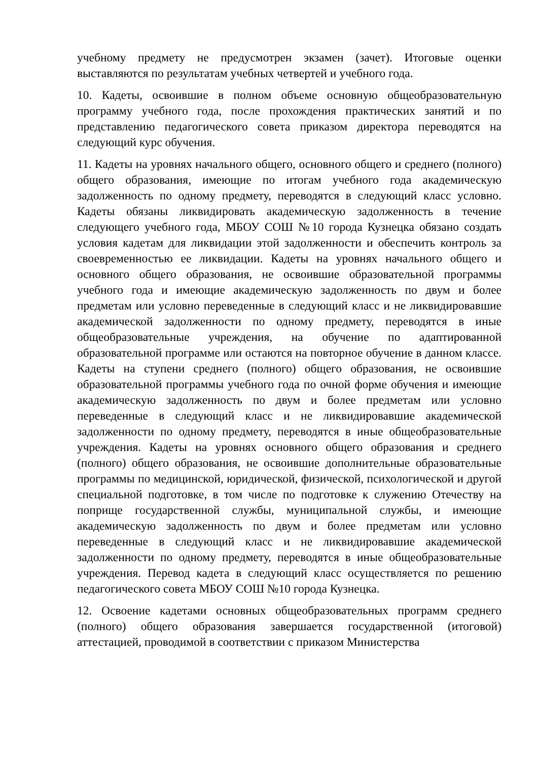учебному предмету не предусмотрен экзамен (зачет). Итоговые оценки выставляются по результатам учебных четвертей и учебного года.
10. Кадеты, освоившие в полном объеме основную общеобразовательную программу учебного года, после прохождения практических занятий и по представлению педагогического совета приказом директора переводятся на следующий курс обучения.
11. Кадеты на уровнях начального общего, основного общего и среднего (полного) общего образования, имеющие по итогам учебного года академическую задолженность по одному предмету, переводятся в следующий класс условно. Кадеты обязаны ликвидировать академическую задолженность в течение следующего учебного года, МБОУ СОШ №10 города Кузнецка обязано создать условия кадетам для ликвидации этой задолженности и обеспечить контроль за своевременностью ее ликвидации. Кадеты на уровнях начального общего и основного общего образования, не освоившие образовательной программы учебного года и имеющие академическую задолженность по двум и более предметам или условно переведенные в следующий класс и не ликвидировавшие академической задолженности по одному предмету, переводятся в иные общеобразовательные учреждения, на обучение по адаптированной образовательной программе или остаются на повторное обучение в данном классе. Кадеты на ступени среднего (полного) общего образования, не освоившие образовательной программы учебного года по очной форме обучения и имеющие академическую задолженность по двум и более предметам или условно переведенные в следующий класс и не ликвидировавшие академической задолженности по одному предмету, переводятся в иные общеобразовательные учреждения. Кадеты на уровнях основного общего образования и среднего (полного) общего образования, не освоившие дополнительные образовательные программы по медицинской, юридической, физической, психологической и другой специальной подготовке, в том числе по подготовке к служению Отечеству на поприще государственной службы, муниципальной службы, и имеющие академическую задолженность по двум и более предметам или условно переведенные в следующий класс и не ликвидировавшие академической задолженности по одному предмету, переводятся в иные общеобразовательные учреждения. Перевод кадета в следующий класс осуществляется по решению педагогического совета МБОУ СОШ №10 города Кузнецка.
12. Освоение кадетами основных общеобразовательных программ среднего (полного) общего образования завершается государственной (итоговой) аттестацией, проводимой в соответствии с приказом Министерства